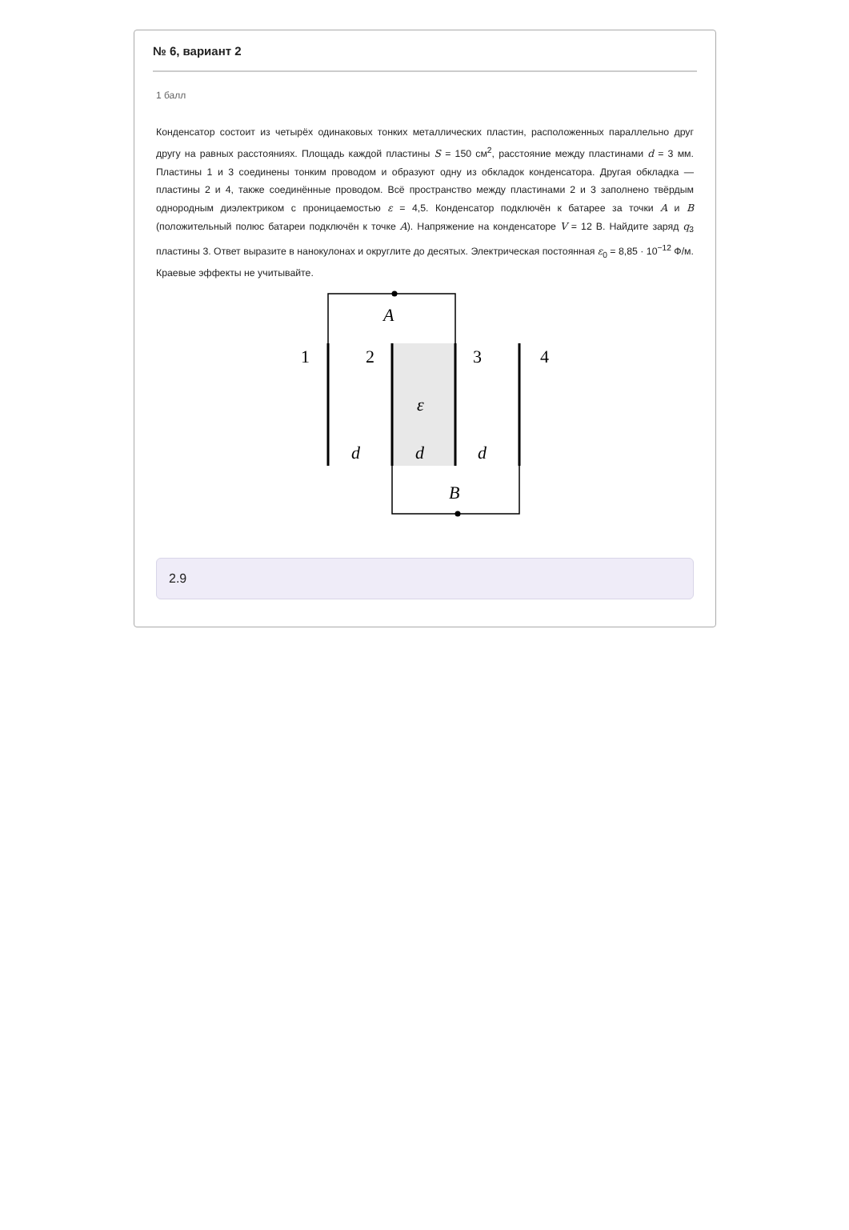№ 6, вариант 2
1 балл
Конденсатор состоит из четырёх одинаковых тонких металлических пластин, расположенных параллельно друг другу на равных расстояниях. Площадь каждой пластины S = 150 см<sup>2</sup>, расстояние между пластинами d = 3 мм. Пластины 1 и 3 соединены тонким проводом и образуют одну из обкладок конденсатора. Другая обкладка — пластины 2 и 4, также соединённые проводом. Всё пространство между пластинами 2 и 3 заполнено твёрдым однородным диэлектриком с проницаемостью ε = 4,5. Конденсатор подключён к батарее за точки A и B (положительный полюс батареи подключён к точке A). Напряжение на конденсаторе V = 12 В. Найдите заряд q<sub>3</sub> пластины 3. Ответ выразите в нанокулонах и округлите до десятых. Электрическая постоянная ε<sub>0</sub> = 8,85 · 10<sup>−12</sup> Ф/м. Краевые эффекты не учитывайте.
A
1
2
3
4
ε
d
d
d
B
2.9